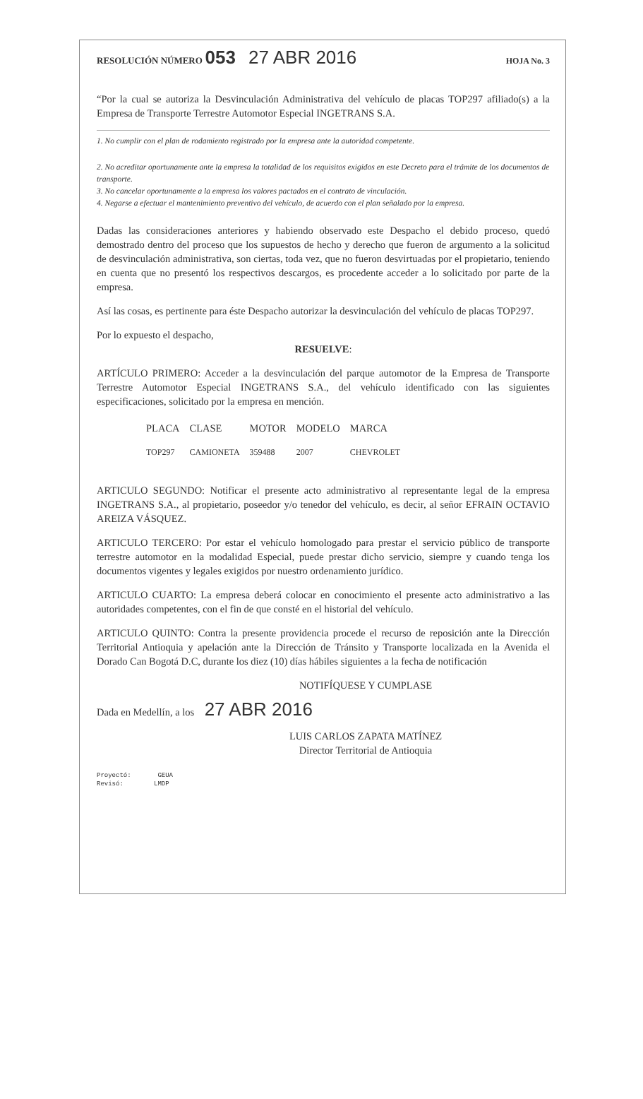RESOLUCIÓN NÚMERO 053 27 ABR 2016
HOJA No. 3
“Por la cual se autoriza la Desvinculación Administrativa del vehículo de placas TOP297 afiliado(s) a la Empresa de Transporte Terrestre Automotor Especial INGETRANS S.A.
1. No cumplir con el plan de rodamiento registrado por la empresa ante la autoridad competente.
2. No acreditar oportunamente ante la empresa la totalidad de los requisitos exigidos en este Decreto para el trámite de los documentos de transporte.
3. No cancelar oportunamente a la empresa los valores pactados en el contrato de vinculación.
4. Negarse a efectuar el mantenimiento preventivo del vehículo, de acuerdo con el plan señalado por la empresa.
Dadas las consideraciones anteriores y habiendo observado este Despacho el debido proceso, quedó demostrado dentro del proceso que los supuestos de hecho y derecho que fueron de argumento a la solicitud de desvinculación administrativa, son ciertas, toda vez, que no fueron desvirtuadas por el propietario, teniendo en cuenta que no presentó los respectivos descargos, es procedente acceder a lo solicitado por parte de la empresa.
Así las cosas, es pertinente para éste Despacho autorizar la desvinculación del vehículo de placas TOP297.
Por lo expuesto el despacho,
RESUELVE:
ARTÍCULO PRIMERO: Acceder a la desvinculación del parque automotor de la Empresa de Transporte Terrestre Automotor Especial INGETRANS S.A., del vehículo identificado con las siguientes especificaciones, solicitado por la empresa en mención.
| PLACA | CLASE | MOTOR | MODELO | MARCA |
| --- | --- | --- | --- | --- |
| TOP297 | CAMIONETA | 359488 | 2007 | CHEVROLET |
ARTICULO SEGUNDO: Notificar el presente acto administrativo al representante legal de la empresa INGETRANS S.A., al propietario, poseedor y/o tenedor del vehículo, es decir, al señor EFRAIN OCTAVIO AREIZA VÁSQUEZ.
ARTICULO TERCERO: Por estar el vehículo homologado para prestar el servicio público de transporte terrestre automotor en la modalidad Especial, puede prestar dicho servicio, siempre y cuando tenga los documentos vigentes y legales exigidos por nuestro ordenamiento jurídico.
ARTICULO CUARTO: La empresa deberá colocar en conocimiento el presente acto administrativo a las autoridades competentes, con el fin de que consté en el historial del vehículo.
ARTICULO QUINTO: Contra la presente providencia procede el recurso de reposición ante la Dirección Territorial Antioquia y apelación ante la Dirección de Tránsito y Transporte localizada en la Avenida el Dorado Can Bogotá D.C, durante los diez (10) días hábiles siguientes a la fecha de notificación
NOTIFÍQUESE Y CUMPLASE
Dada en Medellín, a los 27 ABR 2016
LUIS CARLOS ZAPATA MATÍNEZ
Director Territorial de Antioquia
Proyectó: GEUA
Revisó: LMDP